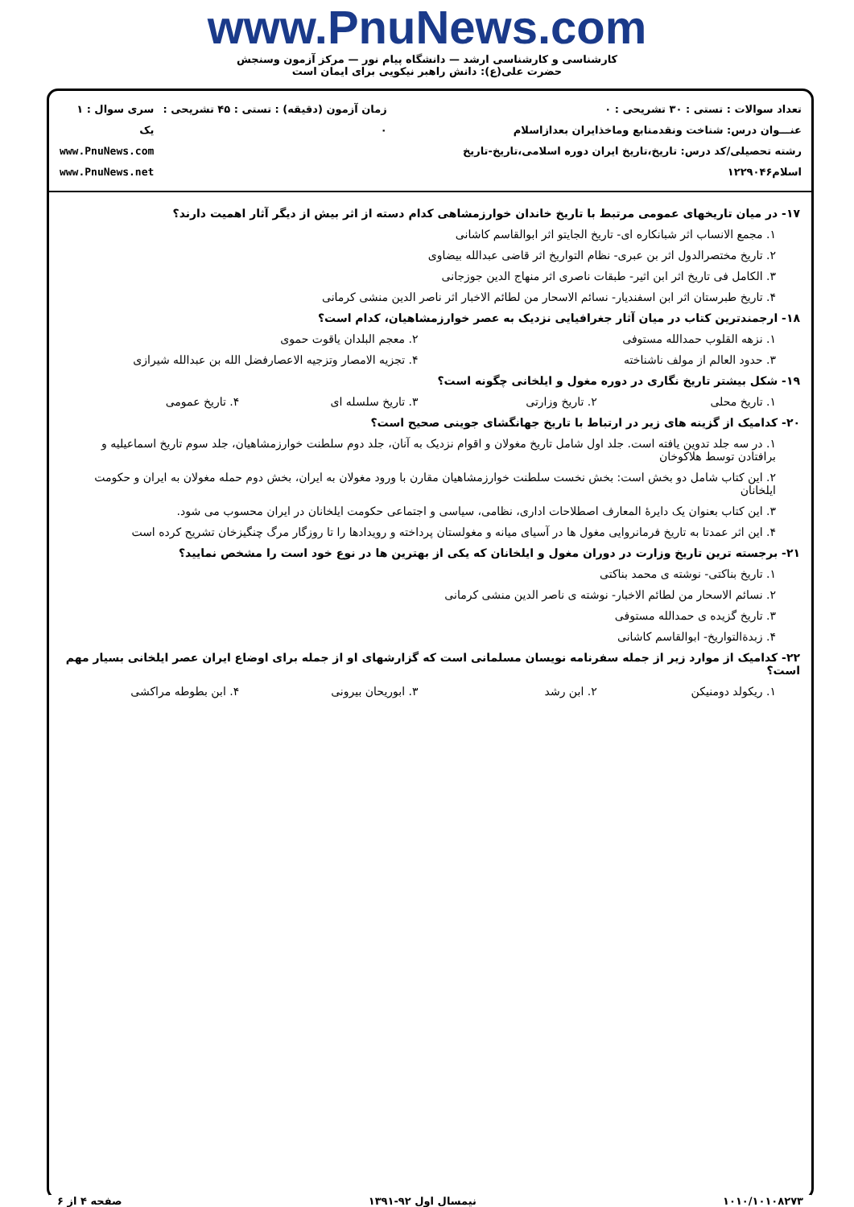www.PnuNews.com
کارشناسی و کارشناسی ارشد — دانشگاه پیام نور — مرکز آزمون وسنجش
حضرت علی(ع): دانش راهبر نیکویی برای ایمان است
تعداد سوالات : تستی : ۳۰ تشریحی : ۰
عنـــوان درس: شناخت ونقدمنابع وماخذایران بعداز‌اسلام
رشته تحصیلی/کد درس: تاریخ،تاریخ ایران دوره اسلامی،تاریخ-تاریخ اسلام۱۲۲۹۰۴۶
زمان آزمون (دقیقه) : تستی : ۴۵ تشریحی : ۰
سری سوال : ۱ یک
www.PnuNews.com
www.PnuNews.net
۱۷- در میان تاریخهای عمومی مرتبط با تاریخ خاندان خوارزمشاهی کدام دسته از اثر بیش از دیگر آثار اهمیت دارند؟
۱. مجمع الانساب اثر شبانکاره ای- تاریخ الجایتو اثر ابوالقاسم کاشانی
۲. تاریخ مختصرالدول اثر بن عبری- نظام التواریخ اثر قاضی عبدالله بیضاوی
۳. الکامل فی تاریخ اثر ابن اثیر- طبقات ناصری اثر منهاج الدین جوزجانی
۴. تاریخ طبرستان اثر ابن اسفندیار- نسائم الاسحار من لطائم الاخبار اثر ناصر الدین منشی کرمانی
۱۸- ارجمندترین کتاب در میان آثار جغرافیایی نزدیک به عصر خوارزمشاهیان، کدام است؟
۱. نزهه القلوب حمدالله مستوفی ۲. معجم البلدان یاقوت حموی
۳. حدود العالم از مولف ناشناخته ۴. تجزیه الامصار وتزجیه الاعصارفضل الله بن عبدالله شیرازی
۱۹- شکل بیشتر تاریخ نگاری در دوره مغول و ایلخانی چگونه است؟
۱. تاریخ محلی ۲. تاریخ وزارتی ۳. تاریخ سلسله ای ۴. تاریخ عمومی
۲۰- کدامیک از گزینه های زیر در ارتباط با تاریخ جهانگشای جوینی صحیح است؟
۱. در سه جلد تدوین یافته است. جلد اول شامل تاریخ مغولان و اقوام نزدیک به آنان، جلد دوم سلطنت خوارزمشاهیان، جلد سوم تاریخ اسماعیلیه و برافتادن توسط هلاکوخان
۲. این کتاب شامل دو بخش است: بخش نخست سلطنت خوارزمشاهیان مقارن با ورود مغولان به ایران، بخش دوم حمله مغولان به ایران و حکومت ایلخانان
۳. این کتاب بعنوان یک دایرهٔ المعارف اصطلاحات اداری، نظامی، سیاسی و اجتماعی حکومت ایلخانان در ایران محسوب می شود.
۴. این اثر عمدتا به تاریخ فرمانروایی مغول ها در آسیای میانه و مغولستان پرداخته و رویدادها را تا روزگار مرگ چنگیزخان تشریح کرده است
۲۱- برجسته ترین تاریخ وزارت در دوران مغول و ایلخانان که یکی از بهترین ها در نوع خود است را مشخص نمایید؟
۱. تاریخ بناکتی- نوشته ی محمد بناکتی
۲. نسائم الاسحار من لطائم الاخبار- نوشته ی ناصر الدین منشی کرمانی
۳. تاریخ گزیده ی حمدالله مستوفی
۴. زبدةالتواریخ- ابوالقاسم کاشانی
۲۲- کدامیک از موارد زیر از جمله سفرنامه نویسان مسلمانی است که گزارشهای او از جمله برای اوضاع ایران عصر ایلخانی بسیار مهم است؟
۱. ریکولد دومنیکن ۲. ابن رشد ۳. ابوریحان بیرونی ۴. ابن بطوطه مراکشی
۱۰۱۰/۱۰۱۰۸۲۷۳ نیمسال اول ۹۲-۱۳۹۱ صفحه ۴ از ۶